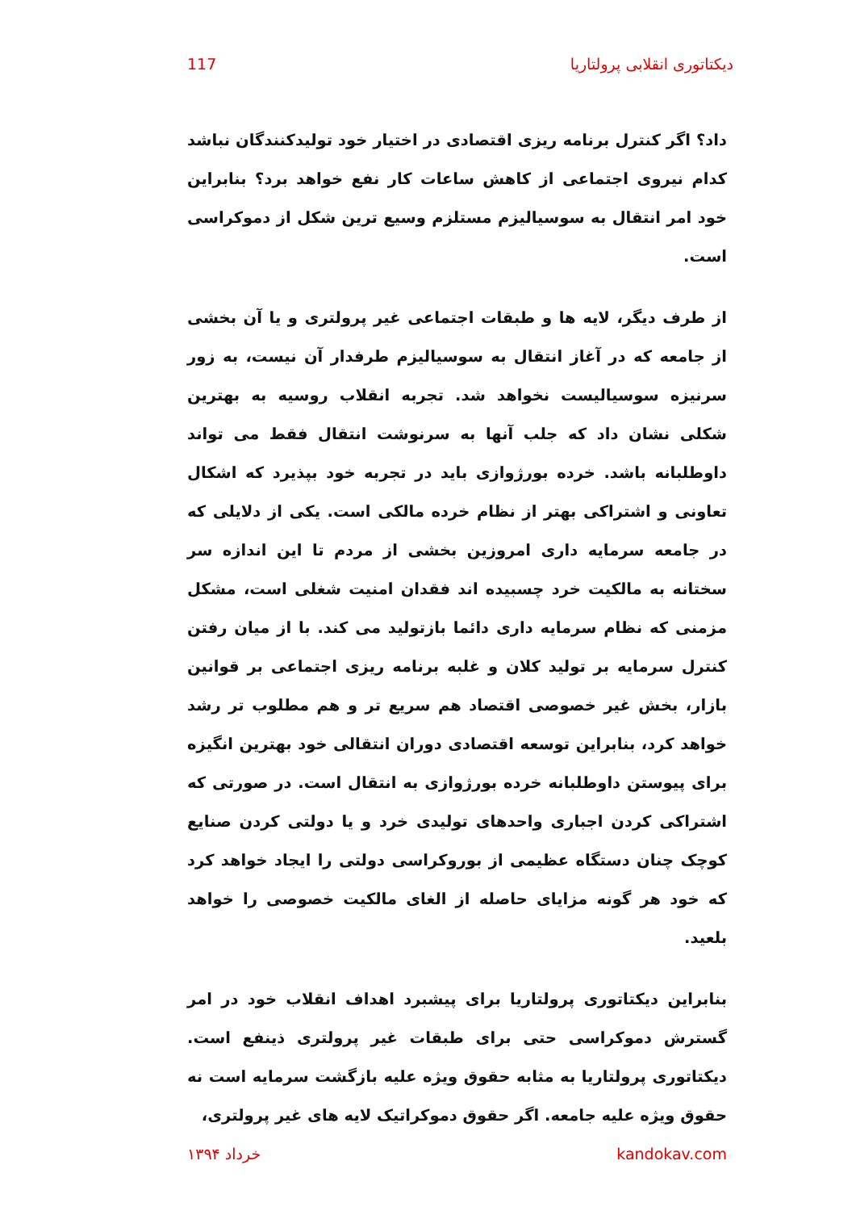دیکتاتوری انقلابی پرولتاریا 117
داد؟ اگر کنترل برنامه ریزی اقتصادی در اختیار خود تولیدکنندگان نباشد کدام نیروی اجتماعی از کاهش ساعات کار نفع خواهد برد؟ بنابراین خود امر انتقال به سوسیالیزم مستلزم وسیع ترین شکل از دموکراسی است.
از طرف دیگر، لایه ها و طبقات اجتماعی غیر پرولتری و یا آن بخشی از جامعه که در آغاز انتقال به سوسیالیزم طرفدار آن نیست، به زور سرنیزه سوسیالیست نخواهد شد. تجربه انقلاب روسیه به بهترین شکلی نشان داد که جلب آنها به سرنوشت انتقال فقط می تواند داوطلبانه باشد. خرده بورژوازی باید در تجربه خود بپذیرد که اشکال تعاونی و اشتراکی بهتر از نظام خرده مالکی است. یکی از دلایلی که در جامعه سرمایه داری امروزین بخشی از مردم تا این اندازه سر سختانه به مالکیت خرد چسبیده اند فقدان امنیت شغلی است، مشکل مزمنی که نظام سرمایه داری دائما بازتولید می کند. با از میان رفتن کنترل سرمایه بر تولید کلان و غلبه برنامه ریزی اجتماعی بر قوانین بازار، بخش غیر خصوصی اقتصاد هم سریع تر و هم مطلوب تر رشد خواهد کرد، بنابراین توسعه اقتصادی دوران انتقالی خود بهترین انگیزه برای پیوستن داوطلبانه خرده بورژوازی به انتقال است. در صورتی که اشتراکی کردن اجباری واحدهای تولیدی خرد و یا دولتی کردن صنایع کوچک چنان دستگاه عظیمی از بوروکراسی دولتی را ایجاد خواهد کرد که خود هر گونه مزایای حاصله از الغای مالکیت خصوصی را خواهد بلعید.
بنابراین دیکتاتوری پرولتاریا برای پیشبرد اهداف انقلاب خود در امر گسترش دموکراسی حتی برای طبقات غیر پرولتری ذینفع است. دیکتاتوری پرولتاریا به مثابه حقوق ویژه علیه بازگشت سرمایه است نه حقوق ویژه علیه جامعه. اگر حقوق دموکراتیک لایه های غیر پرولتری،
kandokav.com خرداد ۱۳۹۴